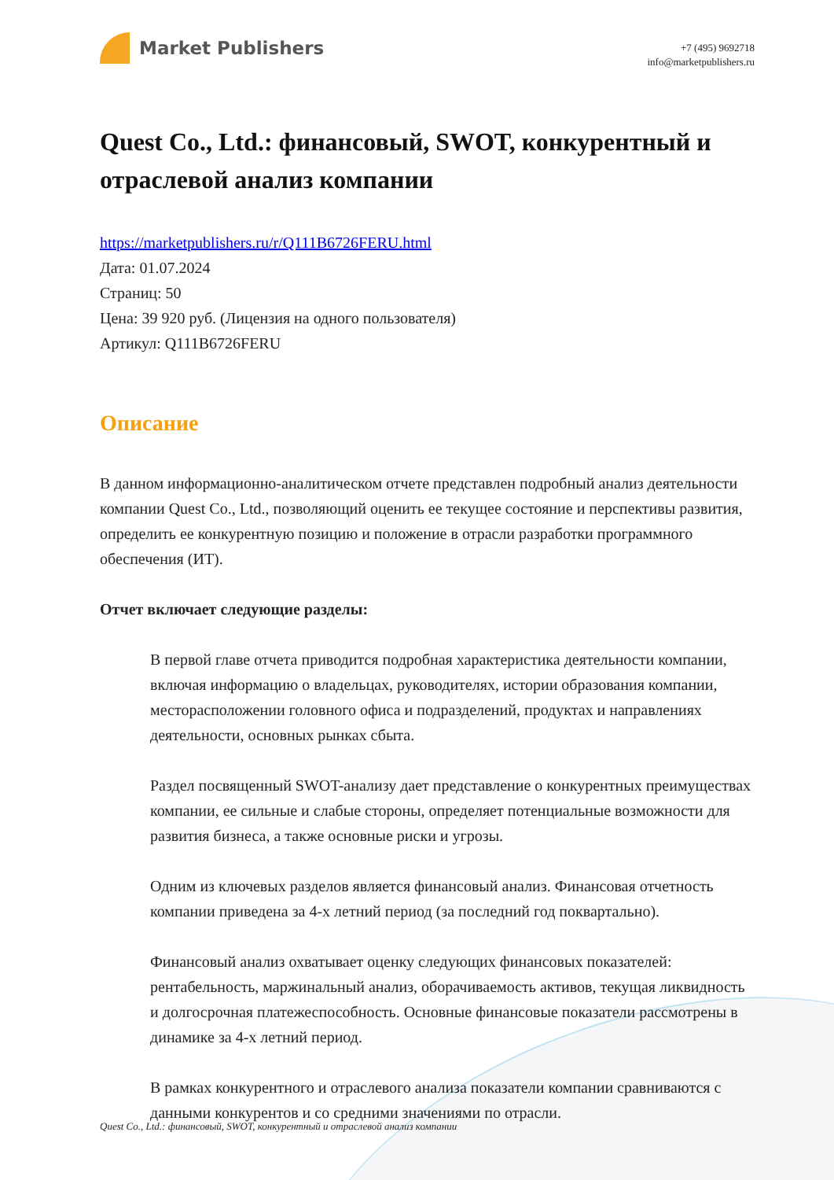Market Publishers
+7 (495) 9692718
info@marketpublishers.ru
Quest Co., Ltd.: финансовый, SWOT, конкурентный и отраслевой анализ компании
https://marketpublishers.ru/r/Q111B6726FERU.html
Дата: 01.07.2024
Страниц: 50
Цена: 39 920 руб. (Лицензия на одного пользователя)
Артикул: Q111B6726FERU
Описание
В данном информационно-аналитическом отчете представлен подробный анализ деятельности компании Quest Co., Ltd., позволяющий оценить ее текущее состояние и перспективы развития, определить ее конкурентную позицию и положение в отрасли разработки программного обеспечения (ИТ).
Отчет включает следующие разделы:
В первой главе отчета приводится подробная характеристика деятельности компании, включая информацию о владельцах, руководителях, истории образования компании, месторасположении головного офиса и подразделений, продуктах и направлениях деятельности, основных рынках сбыта.
Раздел посвященный SWOT-анализу дает представление о конкурентных преимуществах компании, ее сильные и слабые стороны, определяет потенциальные возможности для развития бизнеса, а также основные риски и угрозы.
Одним из ключевых разделов является финансовый анализ. Финансовая отчетность компании приведена за 4-х летний период (за последний год поквартально).
Финансовый анализ охватывает оценку следующих финансовых показателей: рентабельность, маржинальный анализ, оборачиваемость активов, текущая ликвидность и долгосрочная платежеспособность. Основные финансовые показатели рассмотрены в динамике за 4-х летний период.
В рамках конкурентного и отраслевого анализа показатели компании сравниваются с данными конкурентов и со средними значениями по отрасли.
Quest Co., Ltd.: финансовый, SWOT, конкурентный и отраслевой анализ компании